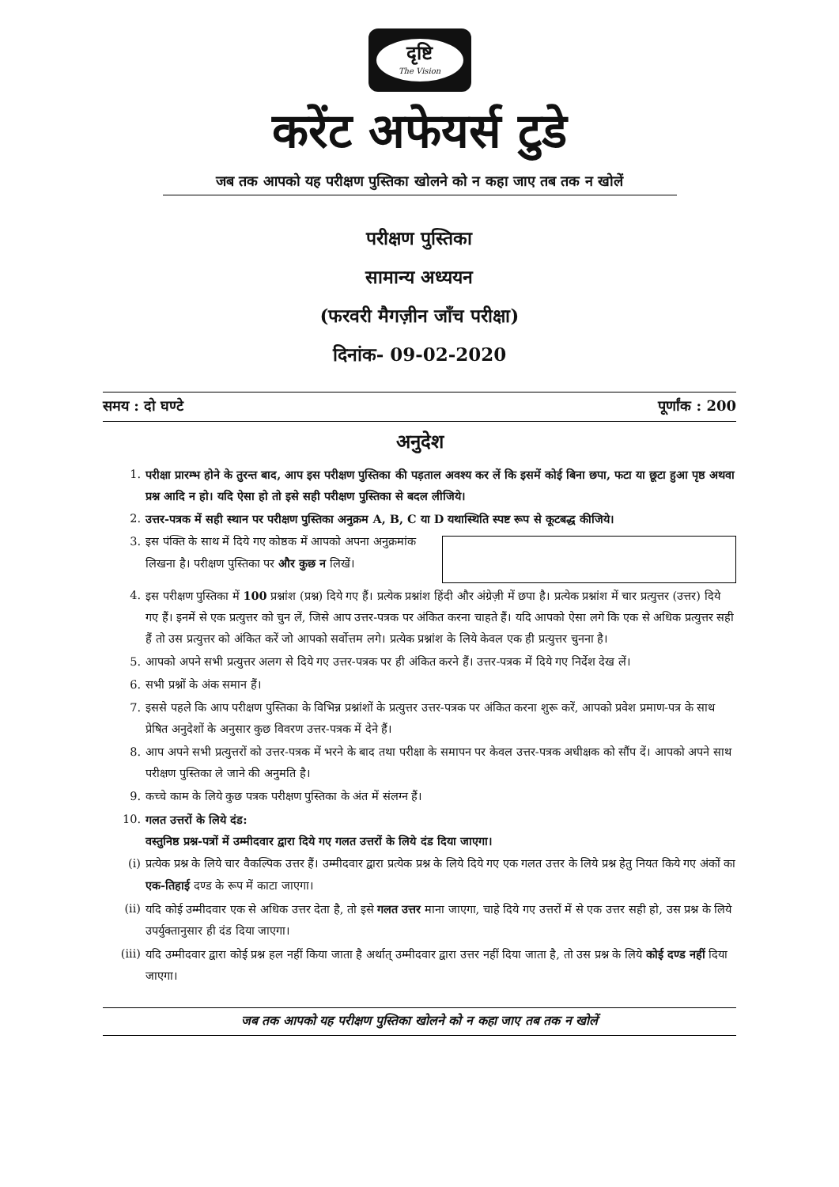दृष्टि
The Vision
करेंट अफेयर्स टुडे
जब तक आपको यह परीक्षण पुस्तिका खोलने को न कहा जाए तब तक न खोलें
परीक्षण पुस्तिका
सामान्य अध्ययन
(फरवरी मैगज़ीन जाँच परीक्षा)
दिनांक- 09-02-2020
समय : दो घण्टे पूर्णांक : 200
अनुदेश
1. परीक्षा प्रारम्भ होने के तुरन्त बाद, आप इस परीक्षण पुस्तिका की पड़ताल अवश्य कर लें कि इसमें कोई बिना छपा, फटा या छूटा हुआ पृष्ठ अथवा प्रश्न आदि न हो। यदि ऐसा हो तो इसे सही परीक्षण पुस्तिका से बदल लीजिये।
2. उत्तर-पत्रक में सही स्थान पर परीक्षण पुस्तिका अनुक्रम A, B, C या D यथास्थिति स्पष्ट रूप से कूटबद्ध कीजिये।
3. इस पंक्ति के साथ में दिये गए कोष्ठक में आपको अपना अनुक्रमांक लिखना है। परीक्षण पुस्तिका पर और कुछ न लिखें।
4. इस परीक्षण पुस्तिका में 100 प्रश्नांश (प्रश्न) दिये गए हैं। प्रत्येक प्रश्नांश हिंदी और अंग्रेज़ी में छपा है। प्रत्येक प्रश्नांश में चार प्रत्युत्तर (उत्तर) दिये गए हैं। इनमें से एक प्रत्युत्तर को चुन लें, जिसे आप उत्तर-पत्रक पर अंकित करना चाहते हैं। यदि आपको ऐसा लगे कि एक से अधिक प्रत्युत्तर सही हैं तो उस प्रत्युत्तर को अंकित करें जो आपको सर्वोत्तम लगे। प्रत्येक प्रश्नांश के लिये केवल एक ही प्रत्युत्तर चुनना है।
5. आपको अपने सभी प्रत्युत्तर अलग से दिये गए उत्तर-पत्रक पर ही अंकित करने हैं। उत्तर-पत्रक में दिये गए निर्देश देख लें।
6. सभी प्रश्नों के अंक समान हैं।
7. इससे पहले कि आप परीक्षण पुस्तिका के विभिन्न प्रश्नांशों के प्रत्युत्तर उत्तर-पत्रक पर अंकित करना शुरू करें, आपको प्रवेश प्रमाण-पत्र के साथ प्रेषित अनुदेशों के अनुसार कुछ विवरण उत्तर-पत्रक में देने हैं।
8. आप अपने सभी प्रत्युत्तरों को उत्तर-पत्रक में भरने के बाद तथा परीक्षा के समापन पर केवल उत्तर-पत्रक अधीक्षक को सौंप दें। आपको अपने साथ परीक्षण पुस्तिका ले जाने की अनुमति है।
9. कच्चे काम के लिये कुछ पत्रक परीक्षण पुस्तिका के अंत में संलग्न हैं।
10. गलत उत्तरों के लिये दंड:
वस्तुनिष्ठ प्रश्न-पत्रों में उम्मीदवार द्वारा दिये गए गलत उत्तरों के लिये दंड दिया जाएगा।
(i) प्रत्येक प्रश्न के लिये चार वैकल्पिक उत्तर हैं। उम्मीदवार द्वारा प्रत्येक प्रश्न के लिये दिये गए एक गलत उत्तर के लिये प्रश्न हेतु नियत किये गए अंकों का एक-तिहाई दण्ड के रूप में काटा जाएगा।
(ii) यदि कोई उम्मीदवार एक से अधिक उत्तर देता है, तो इसे गलत उत्तर माना जाएगा, चाहे दिये गए उत्तरों में से एक उत्तर सही हो, उस प्रश्न के लिये उपर्युक्तानुसार ही दंड दिया जाएगा।
(iii) यदि उम्मीदवार द्वारा कोई प्रश्न हल नहीं किया जाता है अर्थात् उम्मीदवार द्वारा उत्तर नहीं दिया जाता है, तो उस प्रश्न के लिये कोई दण्ड नहीं दिया जाएगा।
जब तक आपको यह परीक्षण पुस्तिका खोलने को न कहा जाए तब तक न खोलें